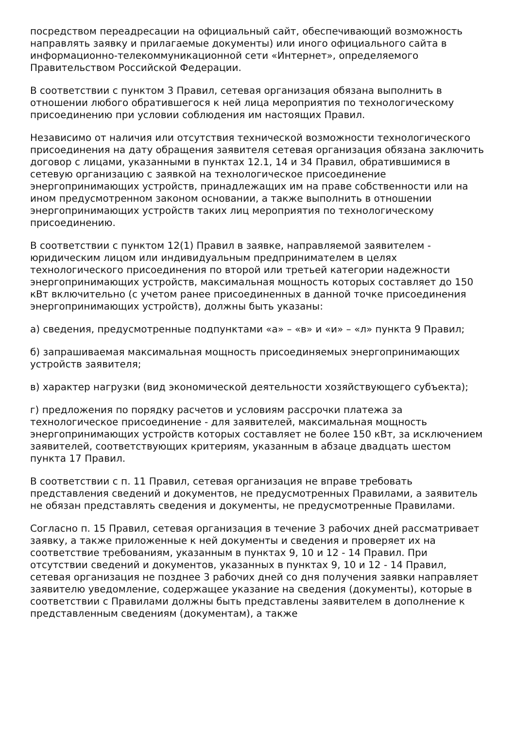посредством переадресации на официальный сайт, обеспечивающий возможность направлять заявку и прилагаемые документы) или иного официального сайта в информационно-телекоммуникационной сети «Интернет», определяемого Правительством Российской Федерации.
В соответствии с пунктом 3 Правил, сетевая организация обязана выполнить в отношении любого обратившегося к ней лица мероприятия по технологическому присоединению при условии соблюдения им настоящих Правил.
Независимо от наличия или отсутствия технической возможности технологического присоединения на дату обращения заявителя сетевая организация обязана заключить договор с лицами, указанными в пунктах 12.1, 14 и 34 Правил, обратившимися в сетевую организацию с заявкой на технологическое присоединение энергопринимающих устройств, принадлежащих им на праве собственности или на ином предусмотренном законом основании, а также выполнить в отношении энергопринимающих устройств таких лиц мероприятия по технологическому присоединению.
В соответствии с пунктом 12(1) Правил в заявке, направляемой заявителем - юридическим лицом или индивидуальным предпринимателем в целях технологического присоединения по второй или третьей категории надежности энергопринимающих устройств, максимальная мощность которых составляет до 150 кВт включительно (с учетом ранее присоединенных в данной точке присоединения энергопринимающих устройств), должны быть указаны:
а) сведения, предусмотренные подпунктами «а» – «в» и «и» – «л» пункта 9 Правил;
б) запрашиваемая максимальная мощность присоединяемых энергопринимающих устройств заявителя;
в) характер нагрузки (вид экономической деятельности хозяйствующего субъекта);
г) предложения по порядку расчетов и условиям рассрочки платежа за технологическое присоединение - для заявителей, максимальная мощность энергопринимающих устройств которых составляет не более 150 кВт, за исключением заявителей, соответствующих критериям, указанным в абзаце двадцать шестом пункта 17 Правил.
В соответствии с п. 11 Правил, сетевая организация не вправе требовать представления сведений и документов, не предусмотренных Правилами, а заявитель не обязан представлять сведения и документы, не предусмотренные Правилами.
Согласно п. 15 Правил, сетевая организация в течение 3 рабочих дней рассматривает заявку, а также приложенные к ней документы и сведения и проверяет их на соответствие требованиям, указанным в пунктах 9, 10 и 12 - 14 Правил. При отсутствии сведений и документов, указанных в пунктах 9, 10 и 12 - 14 Правил, сетевая организация не позднее 3 рабочих дней со дня получения заявки направляет заявителю уведомление, содержащее указание на сведения (документы), которые в соответствии с Правилами должны быть представлены заявителем в дополнение к представленным сведениям (документам), а также